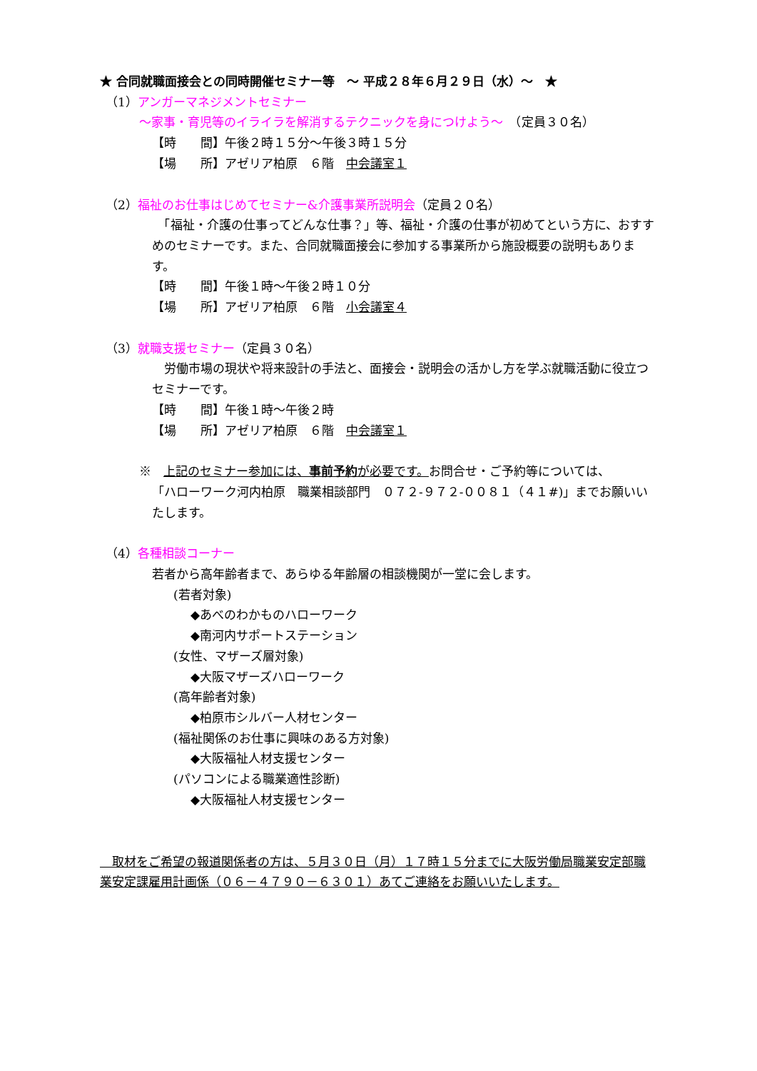★ 合同就職面接会との同時開催セミナー等　～ 平成２８年６月２９日（水）～　★
（1）アンガーマネジメントセミナー
～家事・育児等のイライラを解消するテクニックを身につけよう～　（定員３０名）
【時　　間】午後２時１５分～午後３時１５分
【場　　所】アゼリア柏原　６階　中会議室１
（2）福祉のお仕事はじめてセミナー&介護事業所説明会（定員２０名）
　「福祉・介護の仕事ってどんな仕事？」等、福祉・介護の仕事が初めてという方に、おすすめのセミナーです。また、合同就職面接会に参加する事業所から施設概要の説明もあります。
【時　　間】午後１時～午後２時１０分
【場　　所】アゼリア柏原　６階　小会議室４
（3）就職支援セミナー（定員３０名）
　労働市場の現状や将来設計の手法と、面接会・説明会の活かし方を学ぶ就職活動に役立つセミナーです。
【時　　間】午後１時～午後２時
【場　　所】アゼリア柏原　６階　中会議室１
※　上記のセミナー参加には、事前予約が必要です。お問合せ・ご予約等については、
「ハローワーク河内柏原　職業相談部門　０７２-９７２-００８１（４１#)」までお願いいたします。
（4）各種相談コーナー
若者から高年齢者まで、あらゆる年齢層の相談機関が一堂に会します。
(若者対象)
◆あべのわかものハローワーク
◆南河内サポートステーション
(女性、マザーズ層対象)
◆大阪マザーズハローワーク
(高年齢者対象)
◆柏原市シルバー人材センター
(福祉関係のお仕事に興味のある方対象)
◆大阪福祉人材支援センター
(パソコンによる職業適性診断)
◆大阪福祉人材支援センター
　取材をご希望の報道関係者の方は、５月３０日（月）１７時１５分までに大阪労働局職業安定部職業安定課雇用計画係（０６－４７９０－６３０１）あてご連絡をお願いいたします。